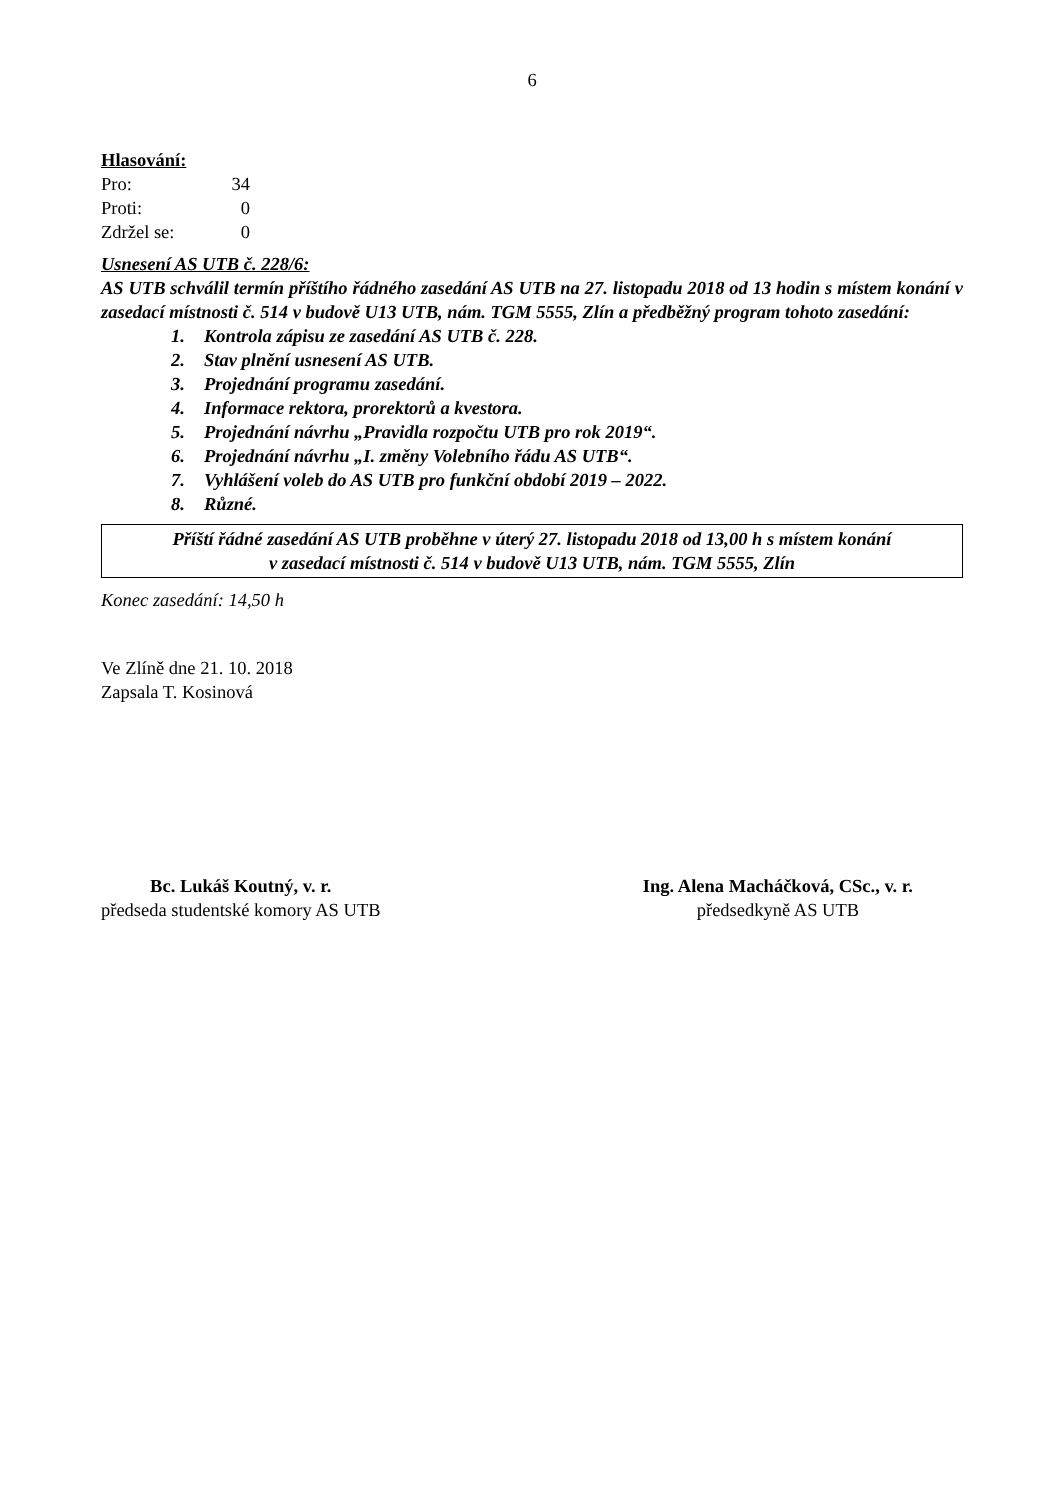6
Hlasování:
| Pro: | 34 |
| Proti: | 0 |
| Zdržel se: | 0 |
Usnesení AS UTB č. 228/6:
AS UTB schválil termín příštího řádného zasedání AS UTB na 27. listopadu 2018 od 13 hodin s místem konání v zasedací místnosti č. 514 v budově U13 UTB, nám. TGM 5555, Zlín a předběžný program tohoto zasedání:
1. Kontrola zápisu ze zasedání AS UTB č. 228.
2. Stav plnění usnesení AS UTB.
3. Projednání programu zasedání.
4. Informace rektora, prorektorů a kvestora.
5. Projednání návrhu „Pravidla rozpočtu UTB pro rok 2019“.
6. Projednání návrhu „I. změny Volebního řádu AS UTB“.
7. Vyhlášení voleb do AS UTB pro funkční období 2019 – 2022.
8. Různé.
Příští řádné zasedání AS UTB proběhne v úterý 27. listopadu 2018 od 13,00 h s místem konání
v zasedací místnosti č. 514 v budově U13 UTB, nám. TGM 5555, Zlín
Konec zasedání: 14,50 h
Ve Zlíně dne 21. 10. 2018
Zapsala T. Kosinová
Bc. Lukáš Koutný, v. r.
předseda studentské komory AS UTB
Ing. Alena Macháčková, CSc., v. r.
předsedkyně AS UTB